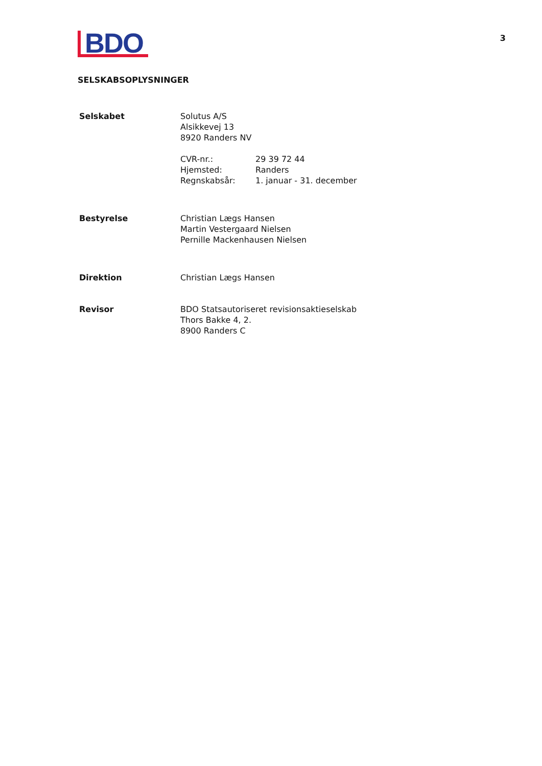BDO
3
SELSKABSOPLYSNINGER
Selskabet Solutus A/S
Alsikkevej 13
8920 Randers NV
CVR-nr.:
Hjemsted:
Regnskabsår:
29 39 72 44
Randers
1. januar - 31. december
Bestyrelse Christian Lægs Hansen
Martin Vestergaard Nielsen
Pernille Mackenhausen Nielsen
Direktion Christian Lægs Hansen
Revisor BDO Statsautoriseret revisionsaktieselskab
Thors Bakke 4, 2.
8900 Randers C